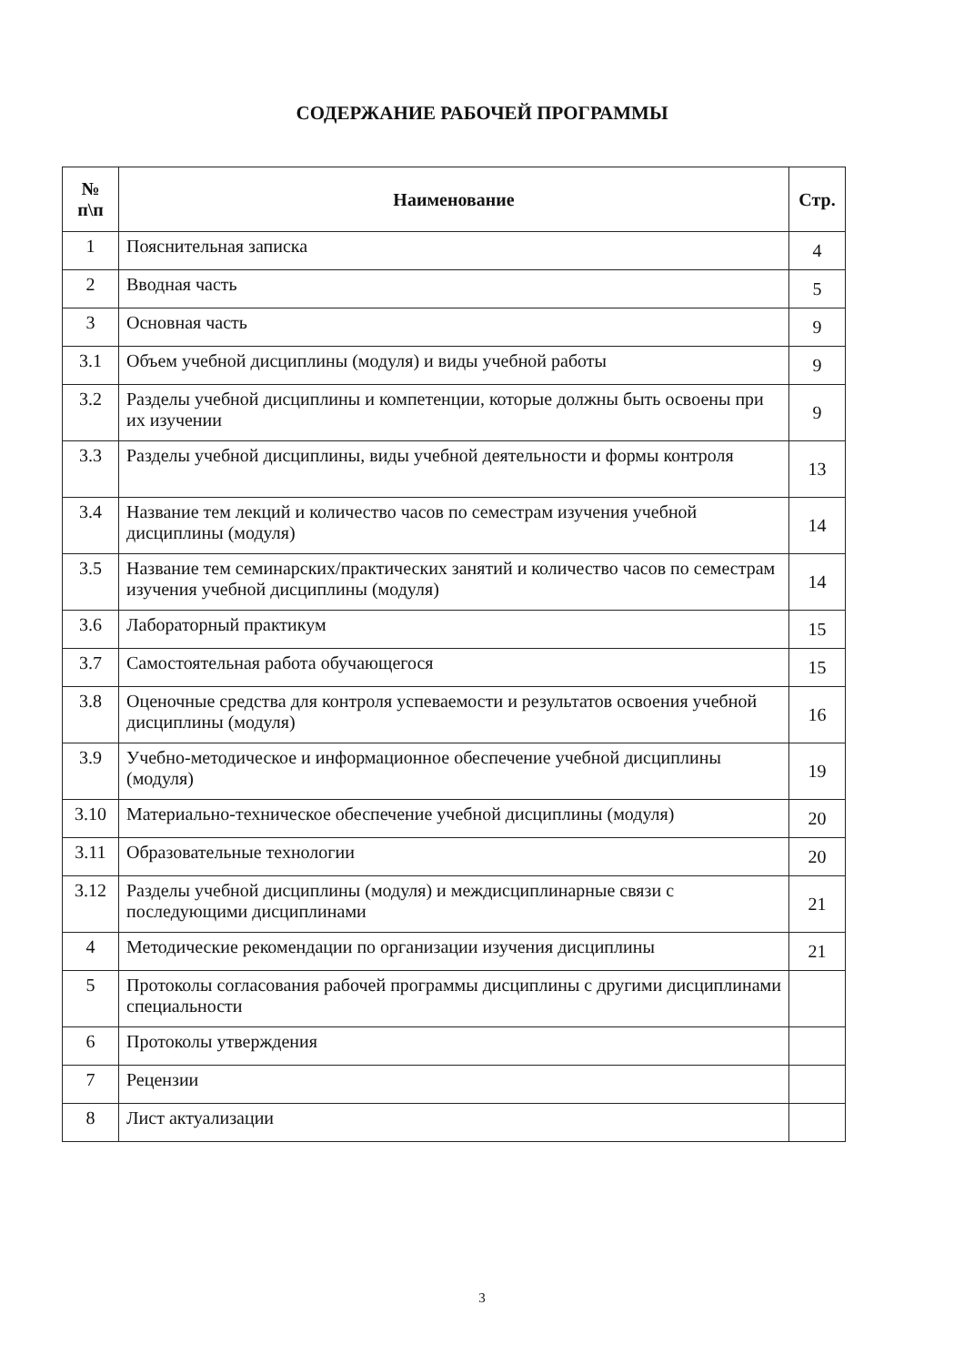СОДЕРЖАНИЕ РАБОЧЕЙ ПРОГРАММЫ
| № п\п | Наименование | Стр. |
| --- | --- | --- |
| 1 | Пояснительная записка | 4 |
| 2 | Вводная часть | 5 |
| 3 | Основная часть | 9 |
| 3.1 | Объем учебной дисциплины (модуля) и виды учебной работы | 9 |
| 3.2 | Разделы учебной дисциплины и компетенции, которые должны быть освоены при их изучении | 9 |
| 3.3 | Разделы учебной дисциплины, виды учебной деятельности и формы контроля | 13 |
| 3.4 | Название тем лекций и количество часов по семестрам изучения учебной дисциплины (модуля) | 14 |
| 3.5 | Название тем семинарских/практических занятий и количество часов по семестрам изучения учебной дисциплины (модуля) | 14 |
| 3.6 | Лабораторный практикум | 15 |
| 3.7 | Самостоятельная работа обучающегося | 15 |
| 3.8 | Оценочные средства для контроля успеваемости и результатов освоения учебной дисциплины (модуля) | 16 |
| 3.9 | Учебно-методическое и информационное обеспечение учебной дисциплины (модуля) | 19 |
| 3.10 | Материально-техническое обеспечение учебной дисциплины (модуля) | 20 |
| 3.11 | Образовательные технологии | 20 |
| 3.12 | Разделы учебной дисциплины (модуля) и междисциплинарные связи с последующими дисциплинами | 21 |
| 4 | Методические рекомендации по организации изучения дисциплины | 21 |
| 5 | Протоколы согласования рабочей программы дисциплины с другими дисциплинами специальности | |
| 6 | Протоколы утверждения | |
| 7 | Рецензии | |
| 8 | Лист актуализации | |
3